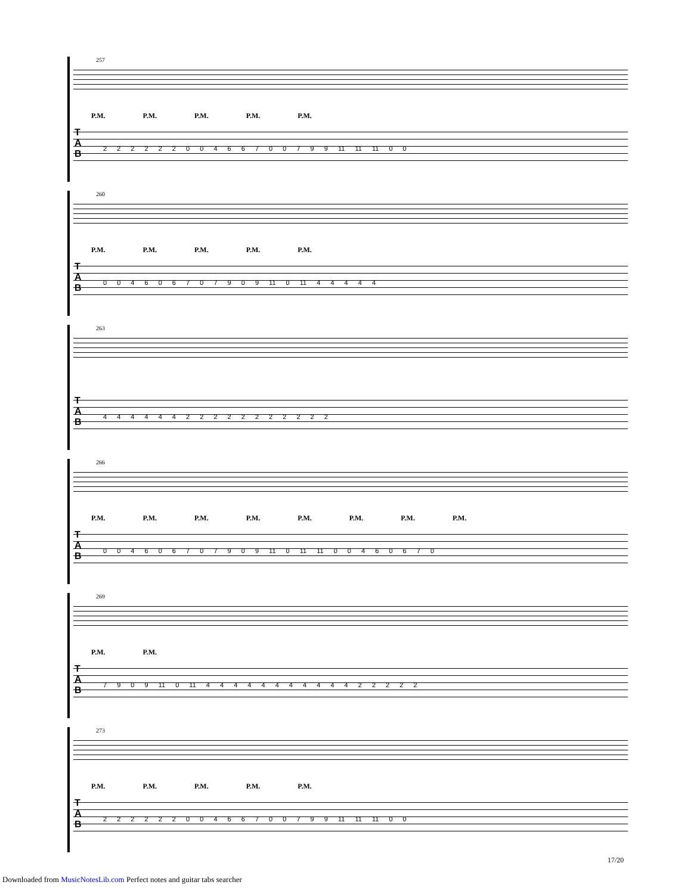257
P.M. P.M. P.M. P.M. P.M.
T
A
B
2 2 2 2 2 2 0 0 4 6 6 7 0 0 7 9 9 11 11 11 0 0
260
P.M. P.M. P.M. P.M. P.M.
T
A
B
0 0 4 6 0 6 7 0 7 9 0 9 11 0 11 4 4 4 4 4
263
T
A
B
4 4 4 4 4 4 2 2 2 2 2 2 2 2 2 2 2
266
P.M. P.M. P.M. P.M. P.M. P.M. P.M. P.M.
T
A
B
0 0 4 6 0 6 7 0 7 9 0 9 11 0 11 11 0 0 4 6 0 6 7 0
269
P.M. P.M.
T
A
B
7 9 0 9 11 0 11 4 4 4 4 4 4 4 4 4 4 4 2 2 2 2 2
273
P.M. P.M. P.M. P.M. P.M.
T
A
B
2 2 2 2 2 2 0 0 4 6 6 7 0 0 7 9 9 11 11 11 0 0
17/20
Downloaded from MusicNotesLib.com Perfect notes and guitar tabs searcher